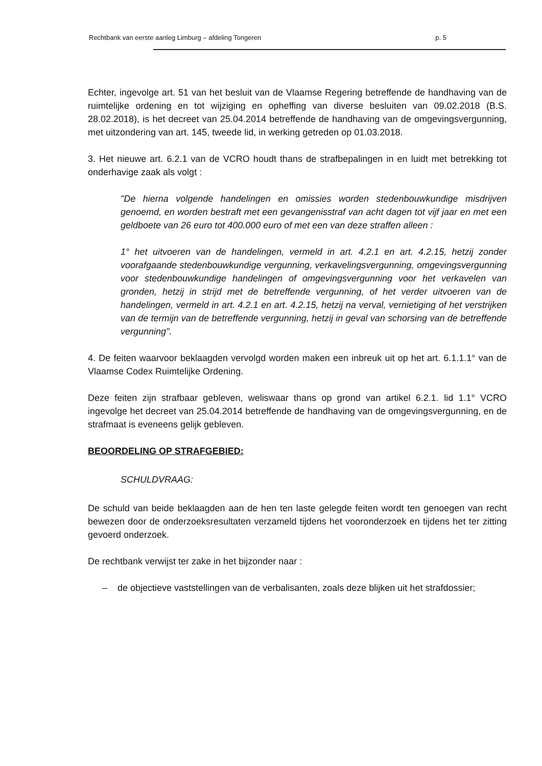Rechtbank van eerste aanleg Limburg – afdeling Tongeren p. 5
Echter, ingevolge art. 51 van het besluit van de Vlaamse Regering betreffende de handhaving van de ruimtelijke ordening en tot wijziging en opheffing van diverse besluiten van 09.02.2018 (B.S. 28.02.2018), is het decreet van 25.04.2014 betreffende de handhaving van de omgevingsvergunning, met uitzondering van art. 145, tweede lid, in werking getreden op 01.03.2018.
3. Het nieuwe art. 6.2.1 van de VCRO houdt thans de strafbepalingen in en luidt met betrekking tot onderhavige zaak als volgt :
"De hierna volgende handelingen en omissies worden stedenbouwkundige misdrijven genoemd, en worden bestraft met een gevangenisstraf van acht dagen tot vijf jaar en met een geldboete van 26 euro tot 400.000 euro of met een van deze straffen alleen :
1° het uitvoeren van de handelingen, vermeld in art. 4.2.1 en art. 4.2.15, hetzij zonder voorafgaande stedenbouwkundige vergunning, verkavelingsvergunning, omgevingsvergunning voor stedenbouwkundige handelingen of omgevingsvergunning voor het verkavelen van gronden, hetzij in strijd met de betreffende vergunning, of het verder uitvoeren van de handelingen, vermeld in art. 4.2.1 en art. 4.2.15, hetzij na verval, vernietiging of het verstrijken van de termijn van de betreffende vergunning, hetzij in geval van schorsing van de betreffende vergunning".
4. De feiten waarvoor beklaagden vervolgd worden maken een inbreuk uit op het art. 6.1.1.1° van de Vlaamse Codex Ruimtelijke Ordening.
Deze feiten zijn strafbaar gebleven, weliswaar thans op grond van artikel 6.2.1. lid 1.1° VCRO ingevolge het decreet van 25.04.2014 betreffende de handhaving van de omgevingsvergunning, en de strafmaat is eveneens gelijk gebleven.
BEOORDELING OP STRAFGEBIED:
SCHULDVRAAG:
De schuld van beide beklaagden aan de hen ten laste gelegde feiten wordt ten genoegen van recht bewezen door de onderzoeksresultaten verzameld tijdens het vooronderzoek en tijdens het ter zitting gevoerd onderzoek.
De rechtbank verwijst ter zake in het bijzonder naar :
– de objectieve vaststellingen van de verbalisanten, zoals deze blijken uit het strafdossier;